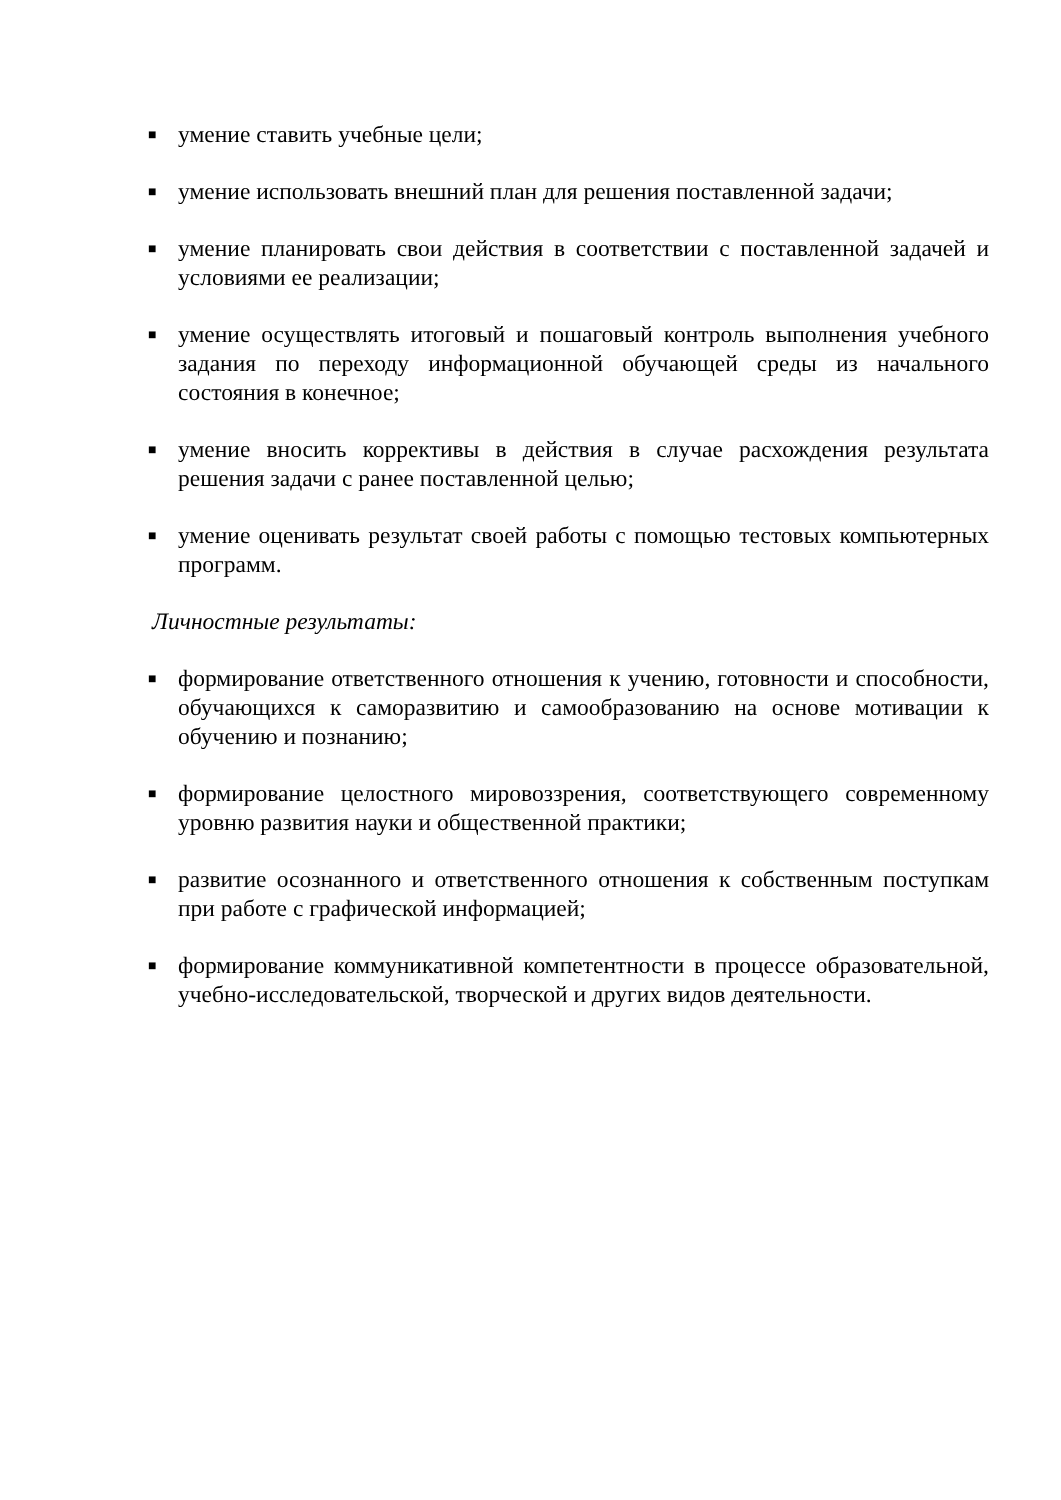■ умение ставить учебные цели;
■ умение использовать внешний план для решения поставленной задачи;
■ умение планировать свои действия в соответствии с поставленной задачей и условиями ее реализации;
■ умение осуществлять итоговый и пошаговый контроль выполнения учебного задания по переходу информационной обучающей среды из начального состояния в конечное;
■ умение вносить коррективы в действия в случае расхождения результата решения задачи с ранее поставленной целью;
■ умение оценивать результат своей работы с помощью тестовых компьютерных программ.
Личностные результаты:
■ формирование ответственного отношения к учению, готовности и способности, обучающихся к саморазвитию и самообразованию на основе мотивации к обучению и познанию;
■ формирование целостного мировоззрения, соответствующего современному уровню развития науки и общественной практики;
■ развитие осознанного и ответственного отношения к собственным поступкам при работе с графической информацией;
■ формирование коммуникативной компетентности в процессе образовательной, учебно-исследовательской, творческой и других видов деятельности.